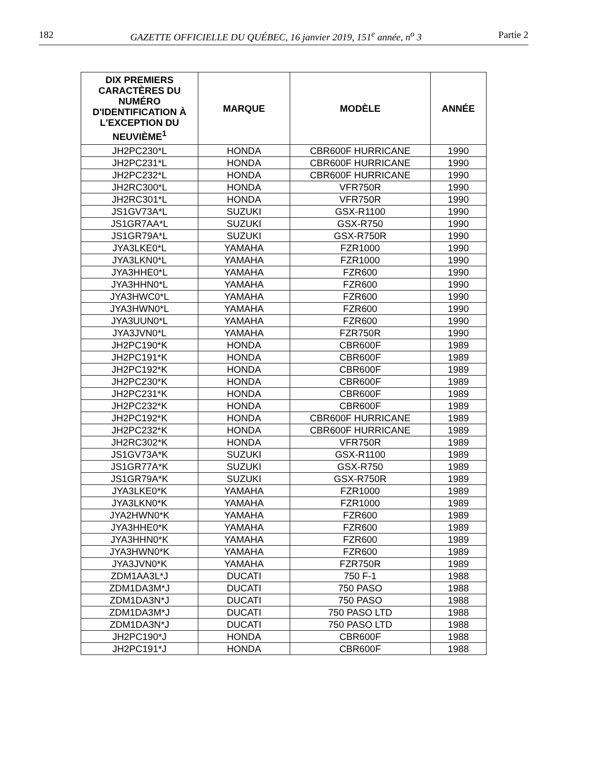182 GAZETTE OFFICIELLE DU QUÉBEC, 16 janvier 2019, 151<sup>e</sup> année, n<sup>o</sup> 3 Partie 2
| DIX PREMIERS CARACTÈRES DU NUMÉRO D'IDENTIFICATION À L'EXCEPTION DU NEUVIÈME<sup>1</sup> | MARQUE | MODÈLE | ANNÉE |
| --- | --- | --- | --- |
| JH2PC230*L | HONDA | CBR600F HURRICANE | 1990 |
| JH2PC231*L | HONDA | CBR600F HURRICANE | 1990 |
| JH2PC232*L | HONDA | CBR600F HURRICANE | 1990 |
| JH2RC300*L | HONDA | VFR750R | 1990 |
| JH2RC301*L | HONDA | VFR750R | 1990 |
| JS1GV73A*L | SUZUKI | GSX-R1100 | 1990 |
| JS1GR7AA*L | SUZUKI | GSX-R750 | 1990 |
| JS1GR79A*L | SUZUKI | GSX-R750R | 1990 |
| JYA3LKE0*L | YAMAHA | FZR1000 | 1990 |
| JYA3LKN0*L | YAMAHA | FZR1000 | 1990 |
| JYA3HHE0*L | YAMAHA | FZR600 | 1990 |
| JYA3HHN0*L | YAMAHA | FZR600 | 1990 |
| JYA3HWC0*L | YAMAHA | FZR600 | 1990 |
| JYA3HWN0*L | YAMAHA | FZR600 | 1990 |
| JYA3UUN0*L | YAMAHA | FZR600 | 1990 |
| JYA3JVN0*L | YAMAHA | FZR750R | 1990 |
| JH2PC190*K | HONDA | CBR600F | 1989 |
| JH2PC191*K | HONDA | CBR600F | 1989 |
| JH2PC192*K | HONDA | CBR600F | 1989 |
| JH2PC230*K | HONDA | CBR600F | 1989 |
| JH2PC231*K | HONDA | CBR600F | 1989 |
| JH2PC232*K | HONDA | CBR600F | 1989 |
| JH2PC192*K | HONDA | CBR600F HURRICANE | 1989 |
| JH2PC232*K | HONDA | CBR600F HURRICANE | 1989 |
| JH2RC302*K | HONDA | VFR750R | 1989 |
| JS1GV73A*K | SUZUKI | GSX-R1100 | 1989 |
| JS1GR77A*K | SUZUKI | GSX-R750 | 1989 |
| JS1GR79A*K | SUZUKI | GSX-R750R | 1989 |
| JYA3LKE0*K | YAMAHA | FZR1000 | 1989 |
| JYA3LKN0*K | YAMAHA | FZR1000 | 1989 |
| JYA2HWN0*K | YAMAHA | FZR600 | 1989 |
| JYA3HHE0*K | YAMAHA | FZR600 | 1989 |
| JYA3HHN0*K | YAMAHA | FZR600 | 1989 |
| JYA3HWN0*K | YAMAHA | FZR600 | 1989 |
| JYA3JVN0*K | YAMAHA | FZR750R | 1989 |
| ZDM1AA3L*J | DUCATI | 750 F-1 | 1988 |
| ZDM1DA3M*J | DUCATI | 750 PASO | 1988 |
| ZDM1DA3N*J | DUCATI | 750 PASO | 1988 |
| ZDM1DA3M*J | DUCATI | 750 PASO LTD | 1988 |
| ZDM1DA3N*J | DUCATI | 750 PASO LTD | 1988 |
| JH2PC190*J | HONDA | CBR600F | 1988 |
| JH2PC191*J | HONDA | CBR600F | 1988 |